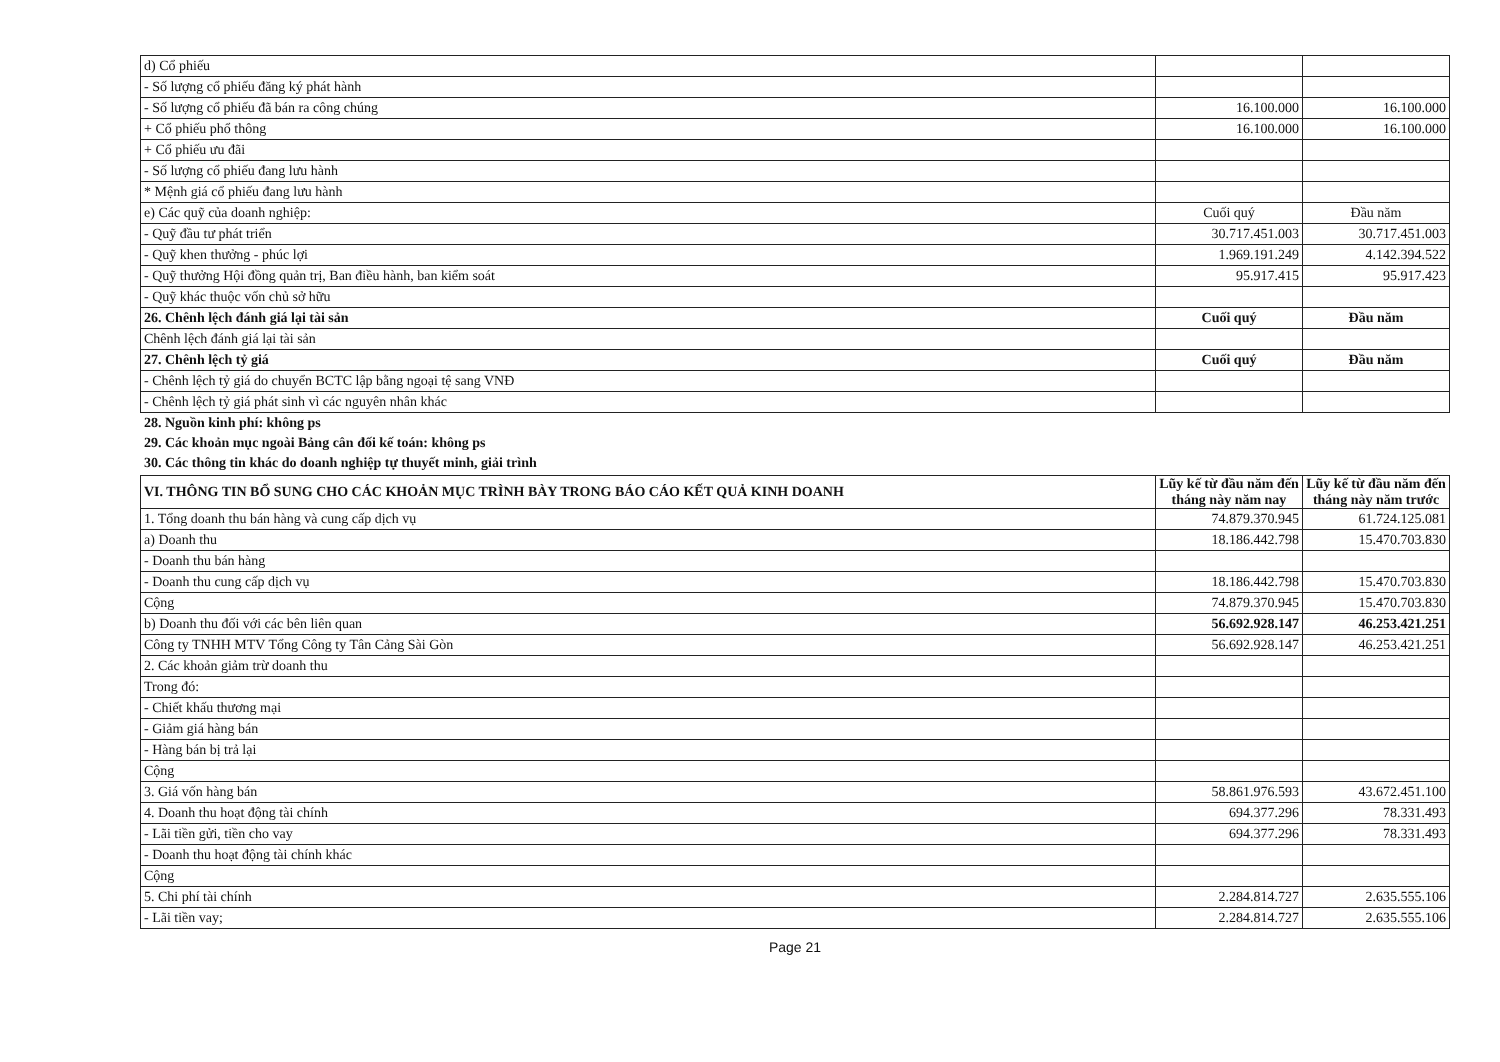| d) Cổ phiếu | | |
| - Số lượng cổ phiếu đăng ký phát hành | | |
| - Số lượng cổ phiếu đã bán ra công chúng | 16.100.000 | 16.100.000 |
| + Cổ phiếu phổ thông | 16.100.000 | 16.100.000 |
| + Cổ phiếu ưu đãi | | |
| - Số lượng cổ phiếu đang lưu hành | | |
| * Mệnh giá cổ phiếu đang lưu hành | | |
| e) Các quỹ của doanh nghiệp: | Cuối quý | Đầu năm |
| - Quỹ đầu tư phát triển | 30.717.451.003 | 30.717.451.003 |
| - Quỹ khen thưởng - phúc lợi | 1.969.191.249 | 4.142.394.522 |
| - Quỹ thưởng Hội đồng quản trị, Ban điều hành, ban kiểm soát | 95.917.415 | 95.917.423 |
| - Quỹ khác thuộc vốn chủ sở hữu | | |
| 26. Chênh lệch đánh giá lại tài sản | Cuối quý | Đầu năm |
| Chênh lệch đánh giá lại tài sản | | |
| 27. Chênh lệch tỷ giá | Cuối quý | Đầu năm |
| - Chênh lệch tỷ giá do chuyển BCTC lập bằng ngoại tệ sang VNĐ | | |
| - Chênh lệch tỷ giá phát sinh vì các nguyên nhân khác | | |
28. Nguồn kinh phí: không ps
29. Các khoản mục ngoài Bảng cân đối kế toán: không ps
30. Các thông tin khác do doanh nghiệp tự thuyết minh, giải trình
| VI. THÔNG TIN BỔ SUNG CHO CÁC KHOẢN MỤC TRÌNH BÀY TRONG BÁO CÁO KẾT QUẢ KINH DOANH | Lũy kế từ đầu năm đến tháng này năm nay | Lũy kế từ đầu năm đến tháng này năm trước |
| --- | --- | --- |
| 1. Tổng doanh thu bán hàng và cung cấp dịch vụ | 74.879.370.945 | 61.724.125.081 |
| a) Doanh thu | 18.186.442.798 | 15.470.703.830 |
| - Doanh thu bán hàng | | |
| - Doanh thu cung cấp dịch vụ | 18.186.442.798 | 15.470.703.830 |
| Cộng | 74.879.370.945 | 15.470.703.830 |
| b) Doanh thu đối với các bên liên quan | 56.692.928.147 | 46.253.421.251 |
| Công ty TNHH MTV Tổng Công ty Tân Cảng Sài Gòn | 56.692.928.147 | 46.253.421.251 |
| 2. Các khoản giảm trừ doanh thu | | |
| Trong đó: | | |
| - Chiết khấu thương mại | | |
| - Giảm giá hàng bán | | |
| - Hàng bán bị trả lại | | |
| Cộng | | |
| 3. Giá vốn hàng bán | 58.861.976.593 | 43.672.451.100 |
| 4. Doanh thu hoạt động tài chính | 694.377.296 | 78.331.493 |
| - Lãi tiền gửi, tiền cho vay | 694.377.296 | 78.331.493 |
| - Doanh thu hoạt động tài chính khác | | |
| Cộng | | |
| 5. Chi phí tài chính | 2.284.814.727 | 2.635.555.106 |
| - Lãi tiền vay; | 2.284.814.727 | 2.635.555.106 |
Page 21